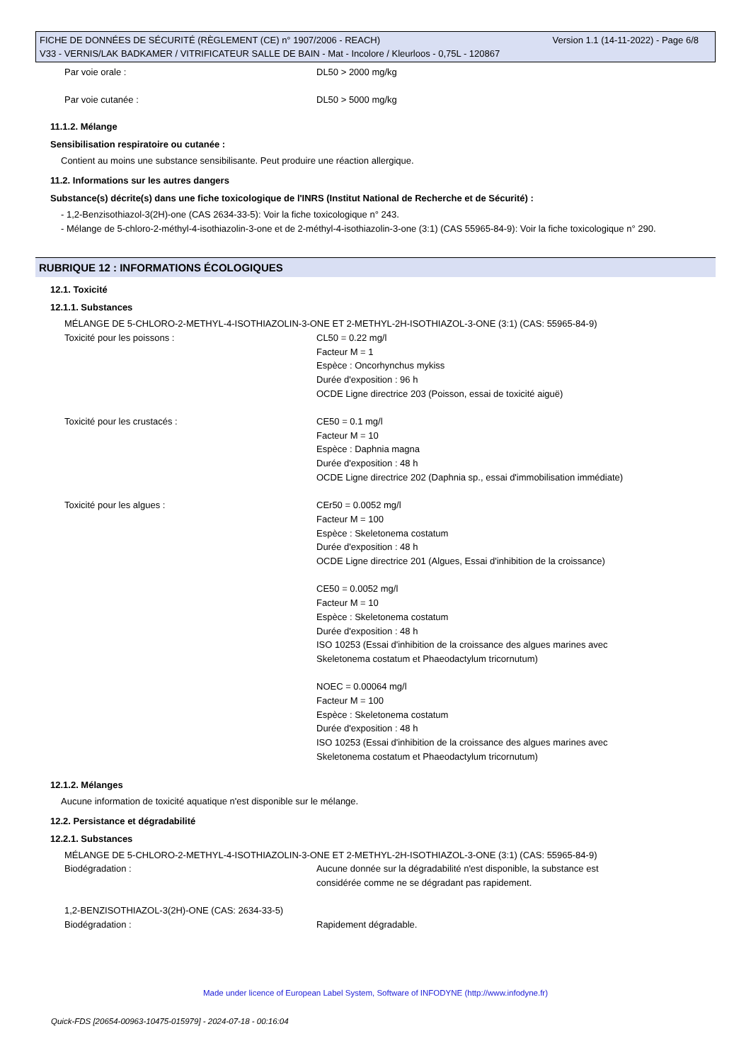Version 1.1 (14-11-2022) - Page 6/8 FICHE DE DONNÉES DE SÉCURITÉ (RÈGLEMENT (CE) n° 1907/2006 - REACH)
V33 - VERNIS/LAK BADKAMER / VITRIFICATEUR SALLE DE BAIN - Mat - Incolore / Kleurloos - 0,75L - 120867
| Par voie orale : | DL50 > 2000 mg/kg |
| Par voie cutanée : | DL50 > 5000 mg/kg |
11.1.2. Mélange
Sensibilisation respiratoire ou cutanée :
Contient au moins une substance sensibilisante. Peut produire une réaction allergique.
11.2. Informations sur les autres dangers
Substance(s) décrite(s) dans une fiche toxicologique de l'INRS (Institut National de Recherche et de Sécurité) :
- 1,2-Benzisothiazol-3(2H)-one (CAS 2634-33-5): Voir la fiche toxicologique n° 243.
- Mélange de 5-chloro-2-méthyl-4-isothiazolin-3-one et de 2-méthyl-4-isothiazolin-3-one (3:1) (CAS 55965-84-9): Voir la fiche toxicologique n° 290.
RUBRIQUE 12 : INFORMATIONS ÉCOLOGIQUES
12.1. Toxicité
12.1.1. Substances
| MÉLANGE DE 5-CHLORO-2-METHYL-4-ISOTHIAZOLIN-3-ONE ET 2-METHYL-2H-ISOTHIAZOL-3-ONE (3:1) (CAS: 55965-84-9) | |
| Toxicité pour les poissons : | CL50 = 0.22 mg/l Facteur M = 1 Espèce : Oncorhynchus mykiss Durée d'exposition : 96 h OCDE Ligne directrice 203 (Poisson, essai de toxicité aiguë) |
| Toxicité pour les crustacés : | CE50 = 0.1 mg/l Facteur M = 10 Espèce : Daphnia magna Durée d'exposition : 48 h OCDE Ligne directrice 202 (Daphnia sp., essai d'immobilisation immédiate) |
| Toxicité pour les algues : | CEr50 = 0.0052 mg/l Facteur M = 100 Espèce : Skeletonema costatum Durée d'exposition : 48 h OCDE Ligne directrice 201 (Algues, Essai d'inhibition de la croissance) CE50 = 0.0052 mg/l Facteur M = 10 Espèce : Skeletonema costatum Durée d'exposition : 48 h ISO 10253 (Essai d'inhibition de la croissance des algues marines avec Skeletonema costatum et Phaeodactylum tricornutum) NOEC = 0.00064 mg/l Facteur M = 100 Espèce : Skeletonema costatum Durée d'exposition : 48 h ISO 10253 (Essai d'inhibition de la croissance des algues marines avec Skeletonema costatum et Phaeodactylum tricornutum) |
12.1.2. Mélanges
Aucune information de toxicité aquatique n'est disponible sur le mélange.
12.2. Persistance et dégradabilité
12.2.1. Substances
| MÉLANGE DE 5-CHLORO-2-METHYL-4-ISOTHIAZOLIN-3-ONE ET 2-METHYL-2H-ISOTHIAZOL-3-ONE (3:1) (CAS: 55965-84-9) | |
| Biodégradation : | Aucune donnée sur la dégradabilité n'est disponible, la substance est considérée comme ne se dégradant pas rapidement. |
| 1,2-BENZISOTHIAZOL-3(2H)-ONE (CAS: 2634-33-5) | |
| Biodégradation : | Rapidement dégradable. |
Made under licence of European Label System, Software of INFODYNE (http://www.infodyne.fr)
Quick-FDS [20654-00963-10475-015979] - 2024-07-18 - 00:16:04